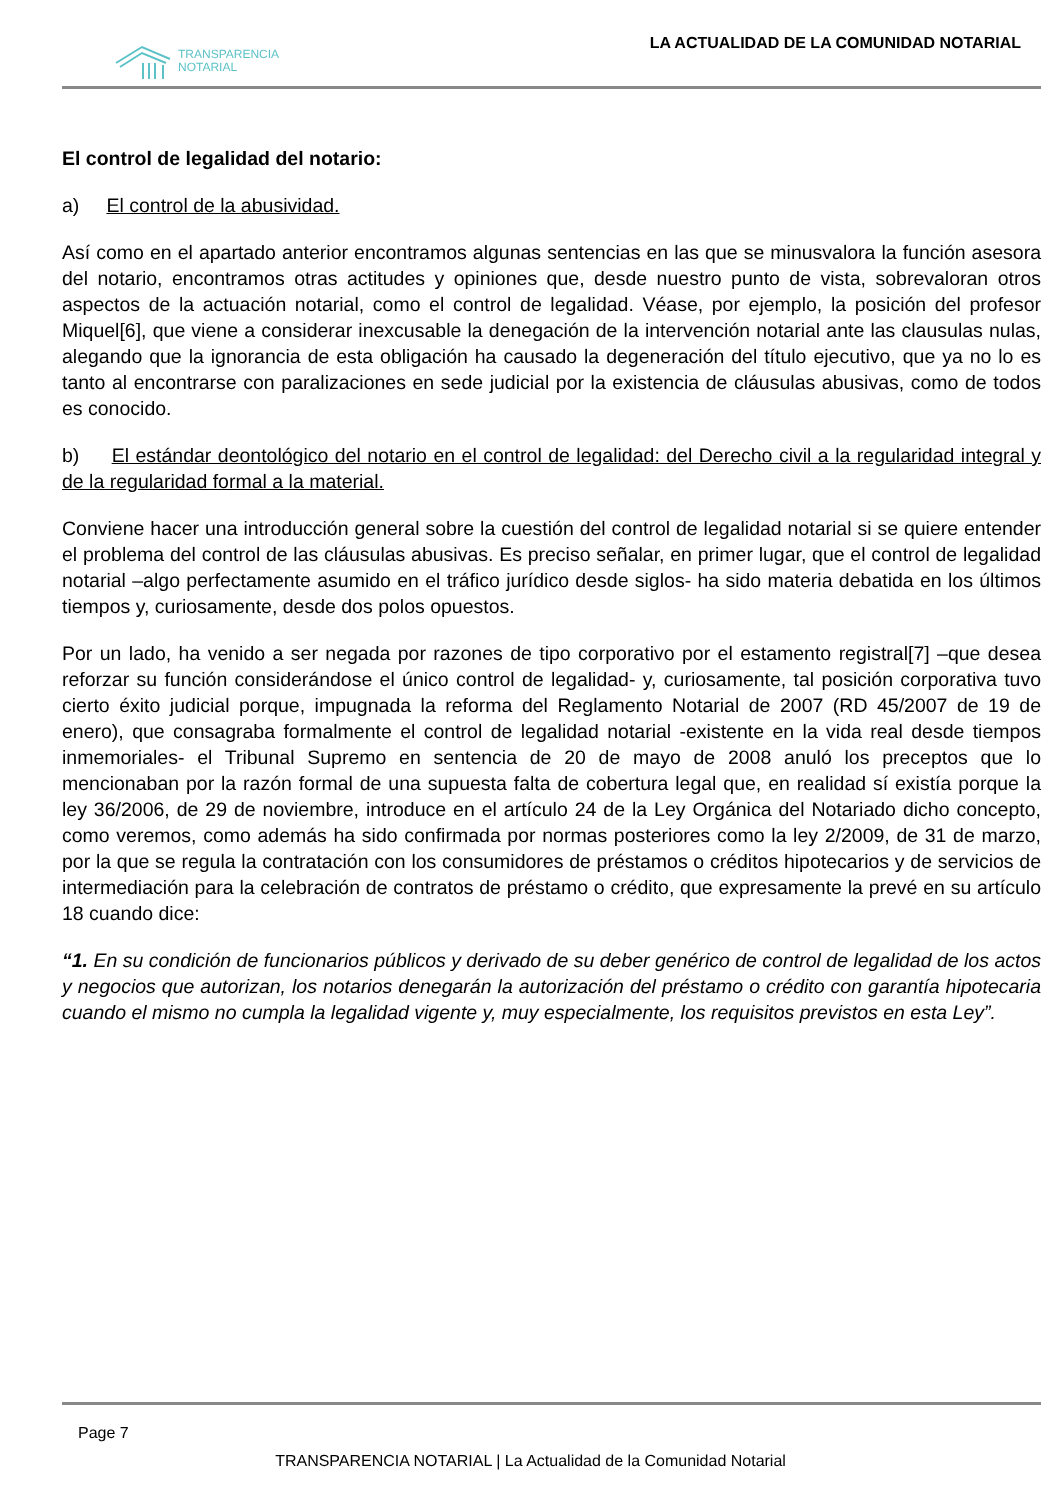TRANSPARENCIA
NOTARIAL
LA ACTUALIDAD DE LA COMUNIDAD NOTARIAL
El control de legalidad del notario:
a) El control de la abusividad.
Así como en el apartado anterior encontramos algunas sentencias en las que se minusvalora la función asesora del notario, encontramos otras actitudes y opiniones que, desde nuestro punto de vista, sobrevaloran otros aspectos de la actuación notarial, como el control de legalidad. Véase, por ejemplo, la posición del profesor Miquel[6], que viene a considerar inexcusable la denegación de la intervención notarial ante las clausulas nulas, alegando que la ignorancia de esta obligación ha causado la degeneración del título ejecutivo, que ya no lo es tanto al encontrarse con paralizaciones en sede judicial por la existencia de cláusulas abusivas, como de todos es conocido.
b) El estándar deontológico del notario en el control de legalidad: del Derecho civil a la regularidad integral y de la regularidad formal a la material.
Conviene hacer una introducción general sobre la cuestión del control de legalidad notarial si se quiere entender el problema del control de las cláusulas abusivas. Es preciso señalar, en primer lugar, que el control de legalidad notarial –algo perfectamente asumido en el tráfico jurídico desde siglos- ha sido materia debatida en los últimos tiempos y, curiosamente, desde dos polos opuestos.
Por un lado, ha venido a ser negada por razones de tipo corporativo por el estamento registral[7] –que desea reforzar su función considerándose el único control de legalidad- y, curiosamente, tal posición corporativa tuvo cierto éxito judicial porque, impugnada la reforma del Reglamento Notarial de 2007 (RD 45/2007 de 19 de enero), que consagraba formalmente el control de legalidad notarial -existente en la vida real desde tiempos inmemoriales- el Tribunal Supremo en sentencia de 20 de mayo de 2008 anuló los preceptos que lo mencionaban por la razón formal de una supuesta falta de cobertura legal que, en realidad sí existía porque la ley 36/2006, de 29 de noviembre, introduce en el artículo 24 de la Ley Orgánica del Notariado dicho concepto, como veremos, como además ha sido confirmada por normas posteriores como la ley 2/2009, de 31 de marzo, por la que se regula la contratación con los consumidores de préstamos o créditos hipotecarios y de servicios de intermediación para la celebración de contratos de préstamo o crédito, que expresamente la prevé en su artículo 18 cuando dice:
“1. En su condición de funcionarios públicos y derivado de su deber genérico de control de legalidad de los actos y negocios que autorizan, los notarios denegarán la autorización del préstamo o crédito con garantía hipotecaria cuando el mismo no cumpla la legalidad vigente y, muy especialmente, los requisitos previstos en esta Ley”.
Page 7
TRANSPARENCIA NOTARIAL | La Actualidad de la Comunidad Notarial